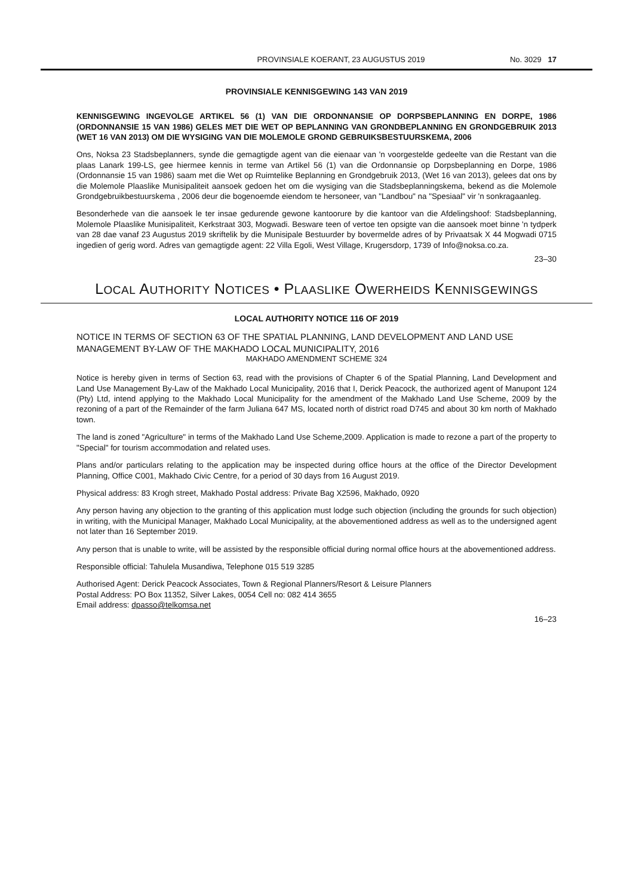PROVINSIALE KOERANT, 23 AUGUSTUS 2019 No. 3029 17
PROVINSIALE KENNISGEWING 143 VAN 2019
KENNISGEWING INGEVOLGE ARTIKEL 56 (1) VAN DIE ORDONNANSIE OP DORPSBEPLANNING EN DORPE, 1986 (ORDONNANSIE 15 VAN 1986) GELES MET DIE WET OP BEPLANNING VAN GRONDBEPLANNING EN GRONDGEBRUIK 2013 (WET 16 VAN 2013) OM DIE WYSIGING VAN DIE MOLEMOLE GROND GEBRUIKSBESTUURSKEMA, 2006
Ons, Noksa 23 Stadsbeplanners, synde die gemagtigde agent van die eienaar van 'n voorgestelde gedeelte van die Restant van die plaas Lanark 199-LS, gee hiermee kennis in terme van Artikel 56 (1) van die Ordonnansie op Dorpsbeplanning en Dorpe, 1986 (Ordonnansie 15 van 1986) saam met die Wet op Ruimtelike Beplanning en Grondgebruik 2013, (Wet 16 van 2013), gelees dat ons by die Molemole Plaaslike Munisipaliteit aansoek gedoen het om die wysiging van die Stadsbeplanningskema, bekend as die Molemole Grondgebruikbestuurskema , 2006 deur die bogenoemde eiendom te hersoneer, van "Landbou" na "Spesiaal" vir 'n sonkragaanleg.
Besonderhede van die aansoek le ter insae gedurende gewone kantoorure by die kantoor van die Afdelingshoof: Stadsbeplanning, Molemole Plaaslike Munisipaliteit, Kerkstraat 303, Mogwadi. Besware teen of vertoe ten opsigte van die aansoek moet binne 'n tydperk van 28 dae vanaf 23 Augustus 2019 skriftelik by die Munisipale Bestuurder by bovermelde adres of by Privaatsak X 44 Mogwadi 0715 ingedien of gerig word. Adres van gemagtigde agent: 22 Villa Egoli, West Village, Krugersdorp, 1739 of Info@noksa.co.za.
23–30
LOCAL AUTHORITY NOTICES • PLAASLIKE OWERHEIDS KENNISGEWINGS
LOCAL AUTHORITY NOTICE 116 OF 2019
NOTICE IN TERMS OF SECTION 63 OF THE SPATIAL PLANNING, LAND DEVELOPMENT AND LAND USE MANAGEMENT BY-LAW OF THE MAKHADO LOCAL MUNICIPALITY, 2016
MAKHADO AMENDMENT SCHEME 324
Notice is hereby given in terms of Section 63, read with the provisions of Chapter 6 of the Spatial Planning, Land Development and Land Use Management By-Law of the Makhado Local Municipality, 2016 that I, Derick Peacock, the authorized agent of Manupont 124 (Pty) Ltd, intend applying to the Makhado Local Municipality for the amendment of the Makhado Land Use Scheme, 2009 by the rezoning of a part of the Remainder of the farm Juliana 647 MS, located north of district road D745 and about 30 km north of Makhado town.
The land is zoned "Agriculture" in terms of the Makhado Land Use Scheme,2009. Application is made to rezone a part of the property to "Special" for tourism accommodation and related uses.
Plans and/or particulars relating to the application may be inspected during office hours at the office of the Director Development Planning, Office C001, Makhado Civic Centre, for a period of 30 days from 16 August 2019.
Physical address: 83 Krogh street, Makhado Postal address: Private Bag X2596, Makhado, 0920
Any person having any objection to the granting of this application must lodge such objection (including the grounds for such objection) in writing, with the Municipal Manager, Makhado Local Municipality, at the abovementioned address as well as to the undersigned agent not later than 16 September 2019.
Any person that is unable to write, will be assisted by the responsible official during normal office hours at the abovementioned address.
Responsible official: Tahulela Musandiwa, Telephone 015 519 3285
Authorised Agent: Derick Peacock Associates, Town & Regional Planners/Resort & Leisure Planners
Postal Address: PO Box 11352, Silver Lakes, 0054 Cell no: 082 414 3655
Email address: dpasso@telkomsa.net
16–23